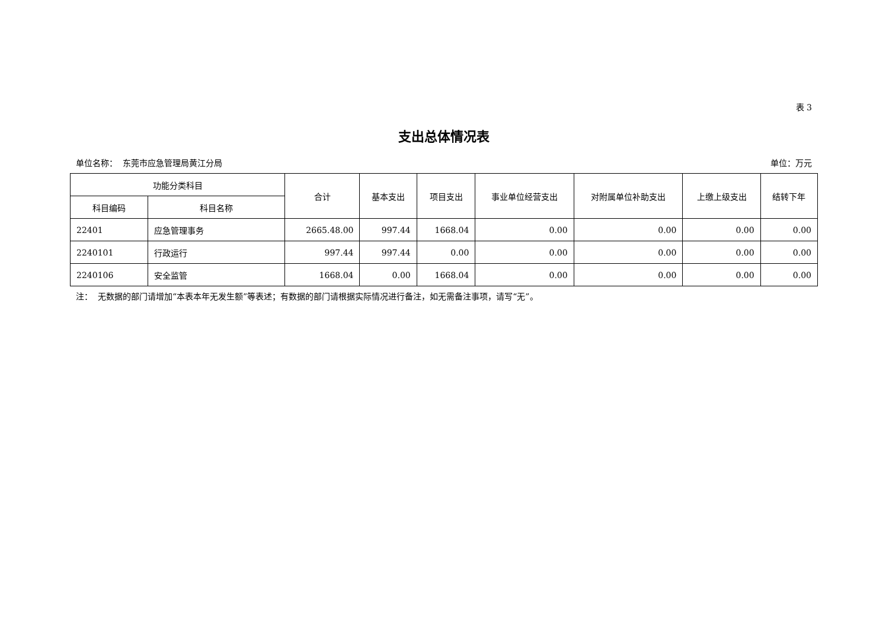表 3
支出总体情况表
单位名称： 东莞市应急管理局黄江分局 单位：万元
| 功能分类科目 | | 合计 | 基本支出 | 项目支出 | 事业单位经营支出 | 对附属单位补助支出 | 上缴上级支出 | 结转下年 |
| --- | --- | --- | --- | --- | --- | --- | --- | --- |
| 科目编码 | 科目名称 | | | | | | | |
| 22401 | 应急管理事务 | 2665.48.00 | 997.44 | 1668.04 | 0.00 | 0.00 | 0.00 | 0.00 |
| 2240101 | 行政运行 | 997.44 | 997.44 | 0.00 | 0.00 | 0.00 | 0.00 | 0.00 |
| 2240106 | 安全监管 | 1668.04 | 0.00 | 1668.04 | 0.00 | 0.00 | 0.00 | 0.00 |
注： 无数据的部门请增加“本表本年无发生额”等表述；有数据的部门请根据实际情况进行备注，如无需备注事项，请写“无”。